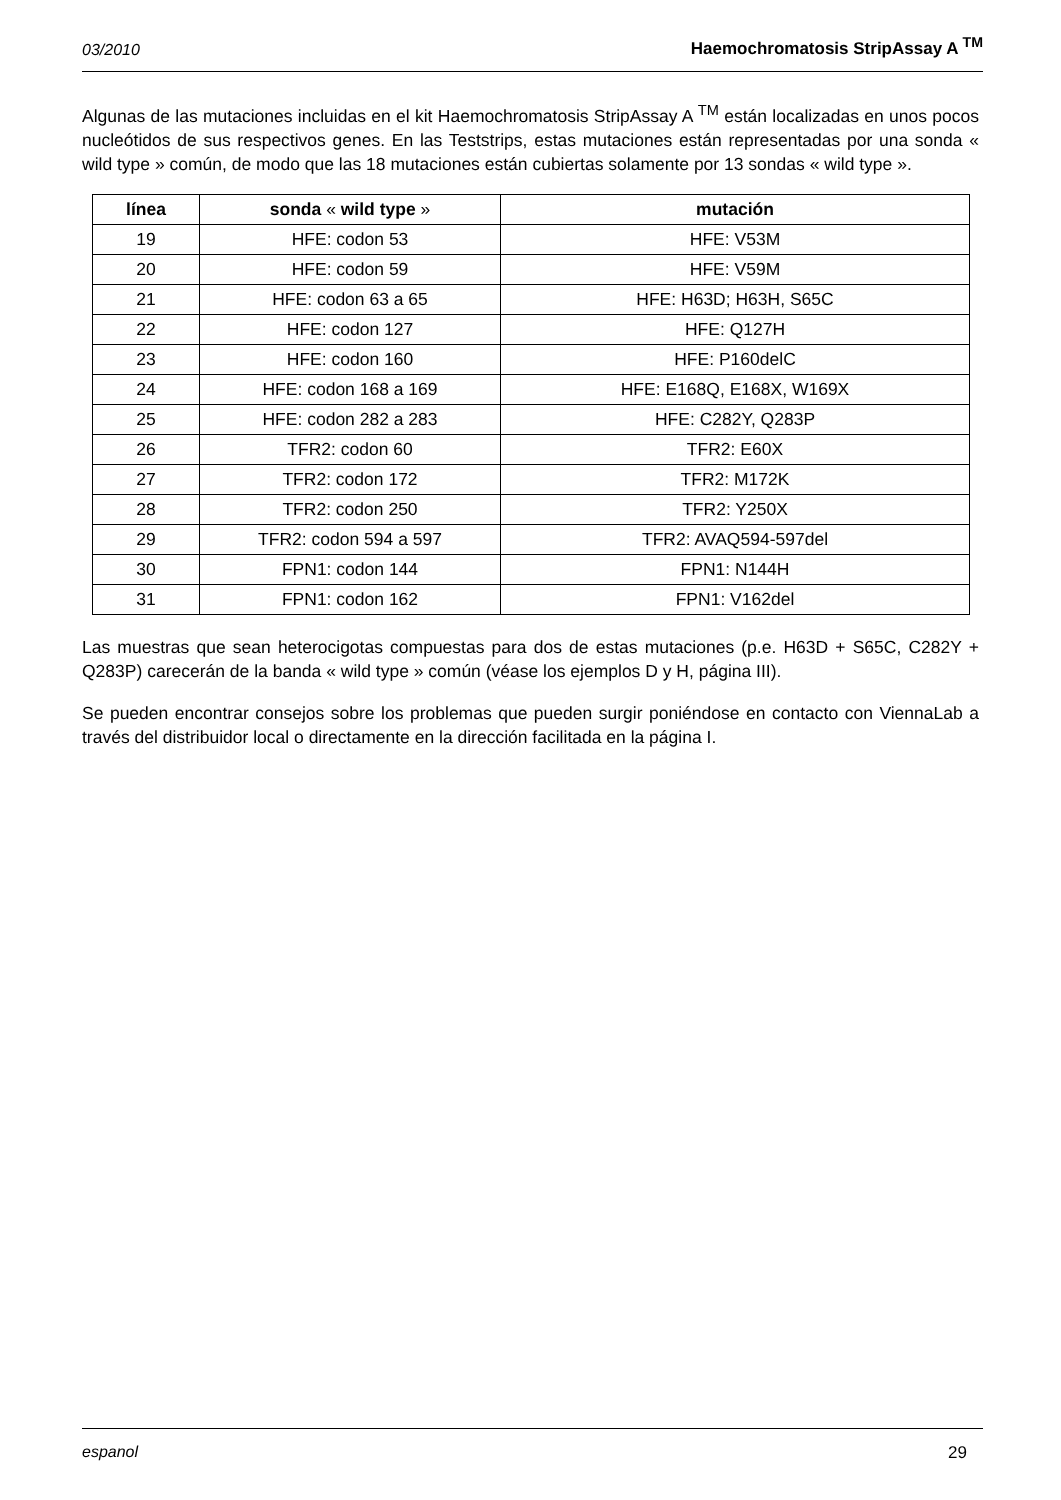03/2010 Haemochromatosis StripAssay A <sup>TM</sup>
Algunas de las mutaciones incluidas en el kit Haemochromatosis StripAssay A <sup>TM</sup> están localizadas en unos pocos nucleótidos de sus respectivos genes. En las Teststrips, estas mutaciones están representadas por una sonda « wild type » común, de modo que las 18 mutaciones están cubiertas solamente por 13 sondas « wild type ».
| línea | sonda « wild type » | mutación |
| --- | --- | --- |
| 19 | HFE: codon 53 | HFE: V53M |
| 20 | HFE: codon 59 | HFE: V59M |
| 21 | HFE: codon 63 a 65 | HFE: H63D; H63H, S65C |
| 22 | HFE: codon 127 | HFE: Q127H |
| 23 | HFE: codon 160 | HFE: P160delC |
| 24 | HFE: codon 168 a 169 | HFE: E168Q, E168X, W169X |
| 25 | HFE: codon 282 a 283 | HFE: C282Y, Q283P |
| 26 | TFR2: codon 60 | TFR2: E60X |
| 27 | TFR2: codon 172 | TFR2: M172K |
| 28 | TFR2: codon 250 | TFR2: Y250X |
| 29 | TFR2: codon 594 a 597 | TFR2: AVAQ594-597del |
| 30 | FPN1: codon 144 | FPN1: N144H |
| 31 | FPN1: codon 162 | FPN1: V162del |
Las muestras que sean heterocigotas compuestas para dos de estas mutaciones (p.e. H63D + S65C, C282Y + Q283P) carecerán de la banda « wild type » común (véase los ejemplos D y H, página III).
Se pueden encontrar consejos sobre los problemas que pueden surgir poniéndose en contacto con ViennaLab a través del distribuidor local o directamente en la dirección facilitada en la página I.
espanol 29